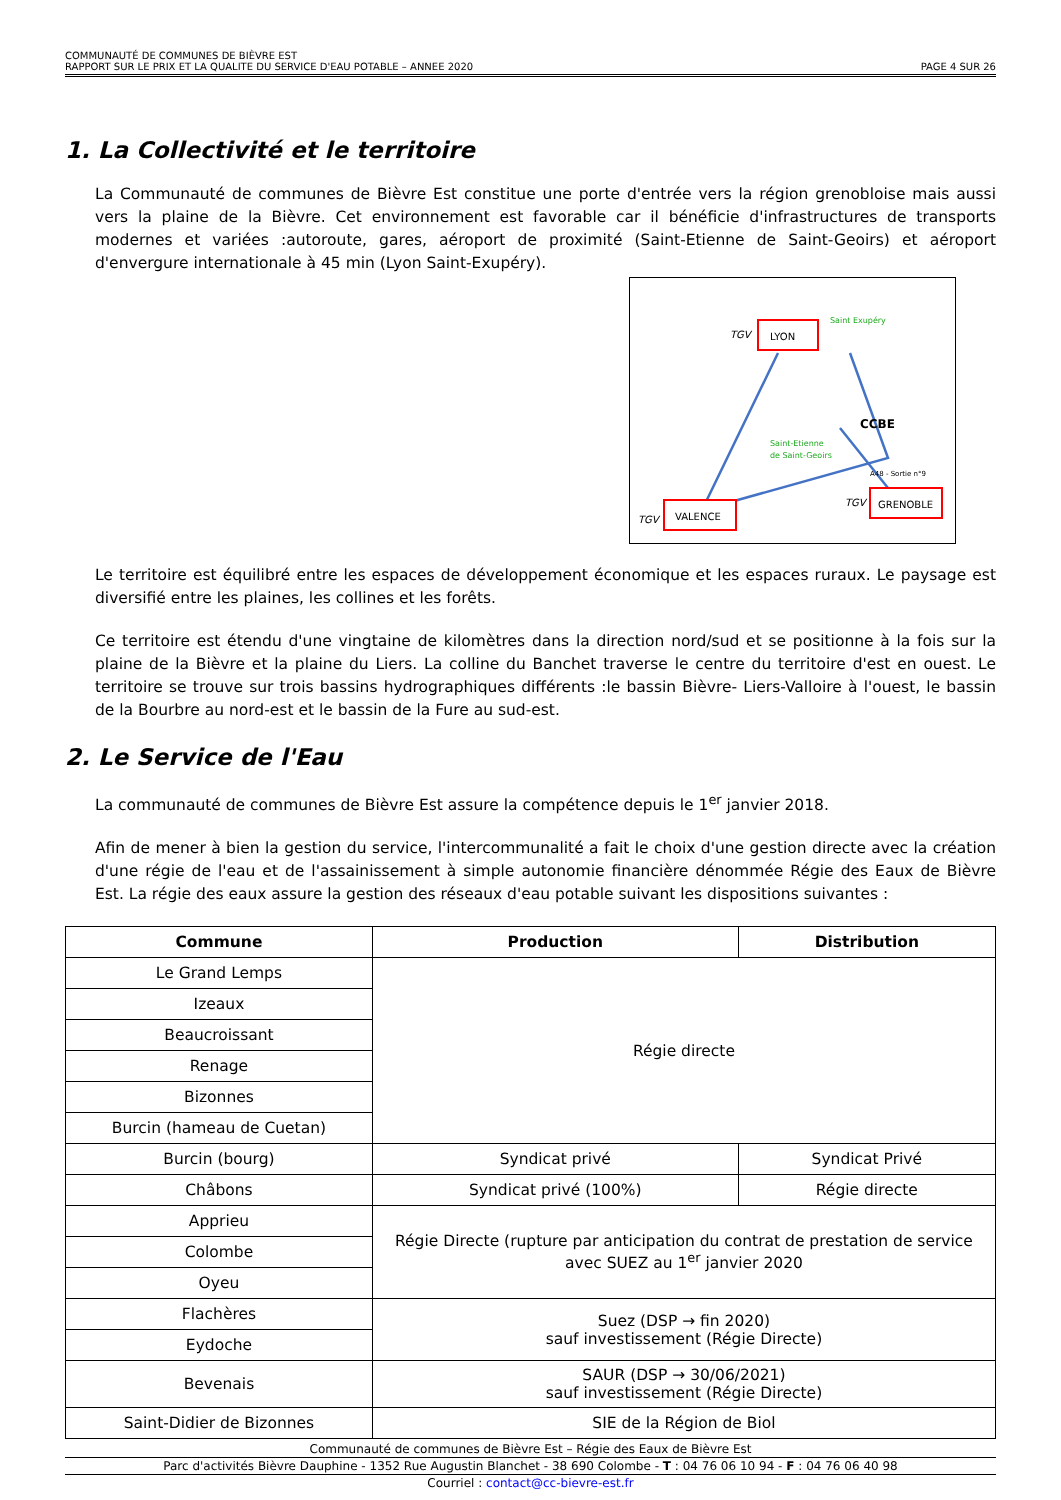COMMUNAUTÉ DE COMMUNES DE BIÈVRE EST
RAPPORT SUR LE PRIX ET LA QUALITE DU SERVICE D'EAU POTABLE – ANNEE 2020 PAGE 4 SUR 26
1. La Collectivité et le territoire
La Communauté de communes de Bièvre Est constitue une porte d'entrée vers la région grenobloise mais aussi vers la plaine de la Bièvre. Cet environnement est favorable car il bénéficie d'infrastructures de transports modernes et variées :autoroute, gares, aéroport de proximité (Saint-Etienne de Saint-Geoirs) et aéroport d'envergure internationale à 45 min (Lyon Saint-Exupéry).
LYON
VALENCE
GRENOBLE
TGV
TGV
TGV
CCBE
Saint Exupéry
Saint-Etienne
de Saint-Geoirs
A48 - Sortie n°9
Le territoire est équilibré entre les espaces de développement économique et les espaces ruraux. Le paysage est diversifié entre les plaines, les collines et les forêts.
Ce territoire est étendu d'une vingtaine de kilomètres dans la direction nord/sud et se positionne à la fois sur la plaine de la Bièvre et la plaine du Liers. La colline du Banchet traverse le centre du territoire d'est en ouest. Le territoire se trouve sur trois bassins hydrographiques différents :le bassin Bièvre- Liers-Valloire à l'ouest, le bassin de la Bourbre au nord-est et le bassin de la Fure au sud-est.
2. Le Service de l'Eau
La communauté de communes de Bièvre Est assure la compétence depuis le 1<sup>er</sup> janvier 2018.
Afin de mener à bien la gestion du service, l'intercommunalité a fait le choix d'une gestion directe avec la création d'une régie de l'eau et de l'assainissement à simple autonomie financière dénommée Régie des Eaux de Bièvre Est. La régie des eaux assure la gestion des réseaux d'eau potable suivant les dispositions suivantes :
| Commune | Production | Distribution |
| --- | --- | --- |
| Le Grand Lemps | Régie directe | |
| Izeaux | | |
| Beaucroissant | | |
| Renage | | |
| Bizonnes | | |
| Burcin (hameau de Cuetan) | | |
| Burcin (bourg) | Syndicat privé | Syndicat Privé |
| Châbons | Syndicat privé (100%) | Régie directe |
| Apprieu | Régie Directe (rupture par anticipation du contrat de prestation de service avec SUEZ au 1<sup>er</sup> janvier 2020 | |
| Colombe | | |
| Oyeu | | |
| Flachères | Suez (DSP → fin 2020) sauf investissement (Régie Directe) | |
| Eydoche | | |
| Bevenais | SAUR (DSP → 30/06/2021) sauf investissement (Régie Directe) | |
| Saint-Didier de Bizonnes | SIE de la Région de Biol | |
Communauté de communes de Bièvre Est – Régie des Eaux de Bièvre Est
Parc d'activités Bièvre Dauphine - 1352 Rue Augustin Blanchet - 38 690 Colombe - T : 04 76 06 10 94 - F : 04 76 06 40 98
Courriel : contact@cc-bievre-est.fr